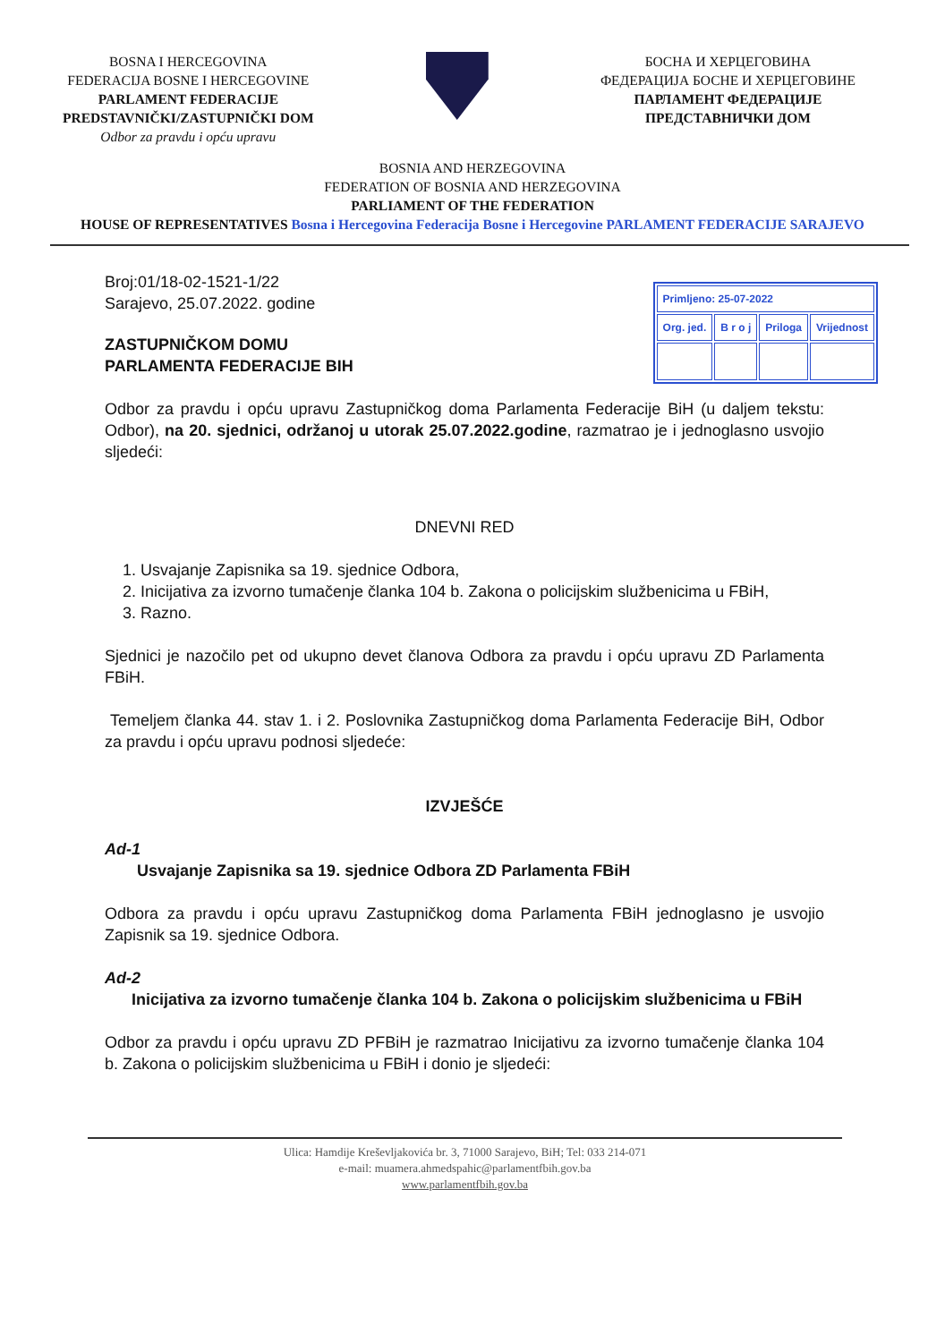BOSNA I HERCEGOVINA
FEDERACIJA BOSNE I HERCEGOVINE
PARLAMENT FEDERACIJE
PREDSTAVNIČKI/ZASTUPNIČKI DOM
Odbor za pravdu i opću upravu
БОСНА И ХЕРЦЕГОВИНА
ФЕДЕРАЦИЈА БОСНЕ И ХЕРЦЕГОВИНЕ
ПАРЛАМЕНТ ФЕДЕРАЦИЈЕ
ПРЕДСТАВНИЧКИ ДОМ
BOSNIA AND HERZEGOVINA
FEDERATION OF BOSNIA AND HERZEGOVINA
PARLIAMENT OF THE FEDERATION
HOUSE OF REPRESENTATIVES Bosna i Hercegovina Federacija Bosne i Hercegovine PARLAMENT FEDERACIJE SARAJEVO
| Primljeno: 25-07-2022 | | | |
| Org. jed. | B r o j | Priloga | Vrijednost |
Broj:01/18-02-1521-1/22
Sarajevo, 25.07.2022. godine
ZASTUPNIČKOM DOMU
PARLAMENTA FEDERACIJE BIH
Odbor za pravdu i opću upravu Zastupničkog doma Parlamenta Federacije BiH (u daljem tekstu: Odbor), na 20. sjednici, održanoj u utorak 25.07.2022.godine, razmatrao je i jednoglasno usvojio sljedeći:
DNEVNI RED
1. Usvajanje Zapisnika sa 19. sjednice Odbora,
2. Inicijativa za izvorno tumačenje članka 104 b. Zakona o policijskim službenicima u FBiH,
3. Razno.
Sjednici je nazočilo pet od ukupno devet članova Odbora za pravdu i opću upravu ZD Parlamenta FBiH.
Temeljem članka 44. stav 1. i 2. Poslovnika Zastupničkog doma Parlamenta Federacije BiH, Odbor za pravdu i opću upravu podnosi sljedeće:
IZVJEŠĆE
Ad-1
Usvajanje Zapisnika sa 19. sjednice Odbora ZD Parlamenta FBiH
Odbora za pravdu i opću upravu Zastupničkog doma Parlamenta FBiH jednoglasno je usvojio Zapisnik sa 19. sjednice Odbora.
Ad-2
Inicijativa za izvorno tumačenje članka 104 b. Zakona o policijskim službenicima u FBiH
Odbor za pravdu i opću upravu ZD PFBiH je razmatrao Inicijativu za izvorno tumačenje članka 104 b. Zakona o policijskim službenicima u FBiH i donio je sljedeći:
Ulica: Hamdije Kreševljakovića br. 3, 71000 Sarajevo, BiH; Tel: 033 214-071
e-mail: muamera.ahmedspahic@parlamentfbih.gov.ba
www.parlamentfbih.gov.ba